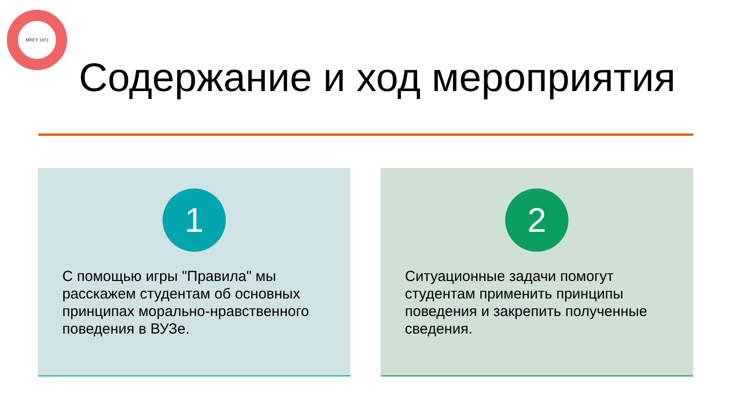МПГУ 1872
Содержание и ход мероприятия
1
С помощью игры "Правила" мы расскажем студентам об основных принципах морально-нравственного поведения в ВУЗе.
2
Ситуационные задачи помогут студентам применить принципы поведения и закрепить полученные сведения.